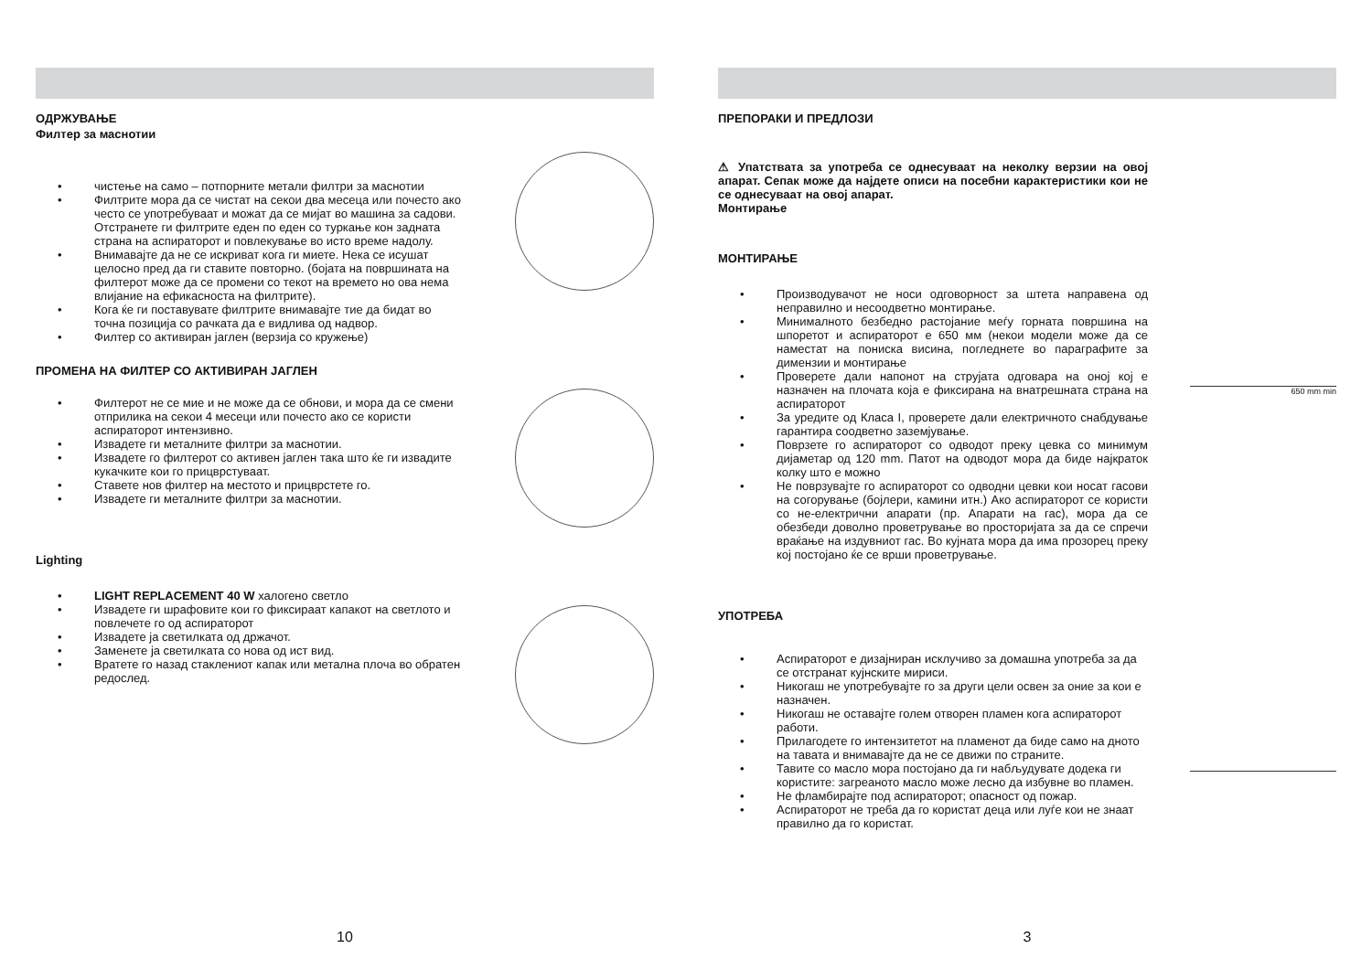ОДРЖУВАЊЕ
Филтер за маснотии
• чистење на само – потпорните метали филтри за маснотии
• Филтрите мора да се чистат на секои два месеца или почесто ако често се употребуваат и можат да се мијат во машина за садови. Отстранете ги филтрите еден по еден со туркање кон задната страна на аспираторот и повлекување во исто време надолу.
• Внимавајте да не се искриват кога ги миете. Нека се исушат целосно пред да ги ставите повторно. (бојата на површината на филтерот може да се промени со текот на времето но ова нема влијание на ефикасноста на филтрите).
• Кога ќе ги поставувате филтрите внимавајте тие да бидат во точна позиција со рачката да е видлива од надвор.
• Филтер со активиран јаглен (верзија со кружење)
ПРОМЕНА НА ФИЛТЕР СО АКТИВИРАН ЈАГЛЕН
• Филтерот не се мие и не може да се обнови, и мора да се смени отприлика на секои 4 месеци или почесто ако се користи аспираторот интензивно.
• Извадете ги металните филтри за маснотии.
• Извадете го филтерот со активен јаглен така што ќе ги извадите кукачките кои го прицврстуваат.
• Ставете нов филтер на местото и прицврстете го.
• Извадете ги металните филтри за маснотии.
Lighting
• LIGHT REPLACEMENT 40 W халогено светло
• Извадете ги шрафовите кои го фиксираат капакот на светлото и повлечете го од аспираторот
• Извадете ја светилката од држачот.
• Заменете ја светилката со нова од ист вид.
• Вратете го назад стаклениот капак или метална плоча во обратен редослед.
10
ПРЕПОРАКИ И ПРЕДЛОЗИ
⚠ Упатствата за употреба се однесуваат на неколку верзии на овој апарат. Сепак може да најдете описи на посебни карактеристики кои не се однесуваат на овој апарат.
Монтирање
МОНТИРАЊЕ
• Производувачот не носи одговорност за штета направена од неправилно и несоодветно монтирање.
• Минималното безбедно растојание меѓу горната површина на шпоретот и аспираторот е 650 мм (некои модели може да се наместат на пониска висина, погледнете во параграфите за димензии и монтирање
• Проверете дали напонот на струјата одговара на оној кој е назначен на плочата која е фиксирана на внатрешната страна на аспираторот
• За уредите од Класа I, проверете дали електричното снабдување гарантира соодветно заземјување.
• Поврзете го аспираторот со одводот преку цевка со минимум дијаметар од 120 mm. Патот на одводот мора да биде најкраток колку што е можно
• Не поврзувајте го аспираторот со одводни цевки кои носат гасови на согорување (бојлери, камини итн.) Ако аспираторот се користи со не-електрични апарати (пр. Апарати на гас), мора да се обезбеди доволно проветрување во просторијата за да се спречи враќање на издувниот гас. Во кујната мора да има прозорец преку кој постојано ќе се врши проветрување.
650 mm min
УПОТРЕБА
• Аспираторот е дизајниран исклучиво за домашна употреба за да се отстранат кујнските мириси.
• Никогаш не употребувајте го за други цели освен за оние за кои е назначен.
• Никогаш не оставајте голем отворен пламен кога аспираторот работи.
• Прилагодете го интензитетот на пламенот да биде само на дното на тавата и внимавајте да не се движи по страните.
• Тавите со масло мора постојано да ги набљудувате додека ги користите: загреаното масло може лесно да избувне во пламен.
• Не фламбирајте под аспираторот; опасност од пожар.
• Аспираторот не треба да го користат деца или луѓе кои не знаат правилно да го користат.
3